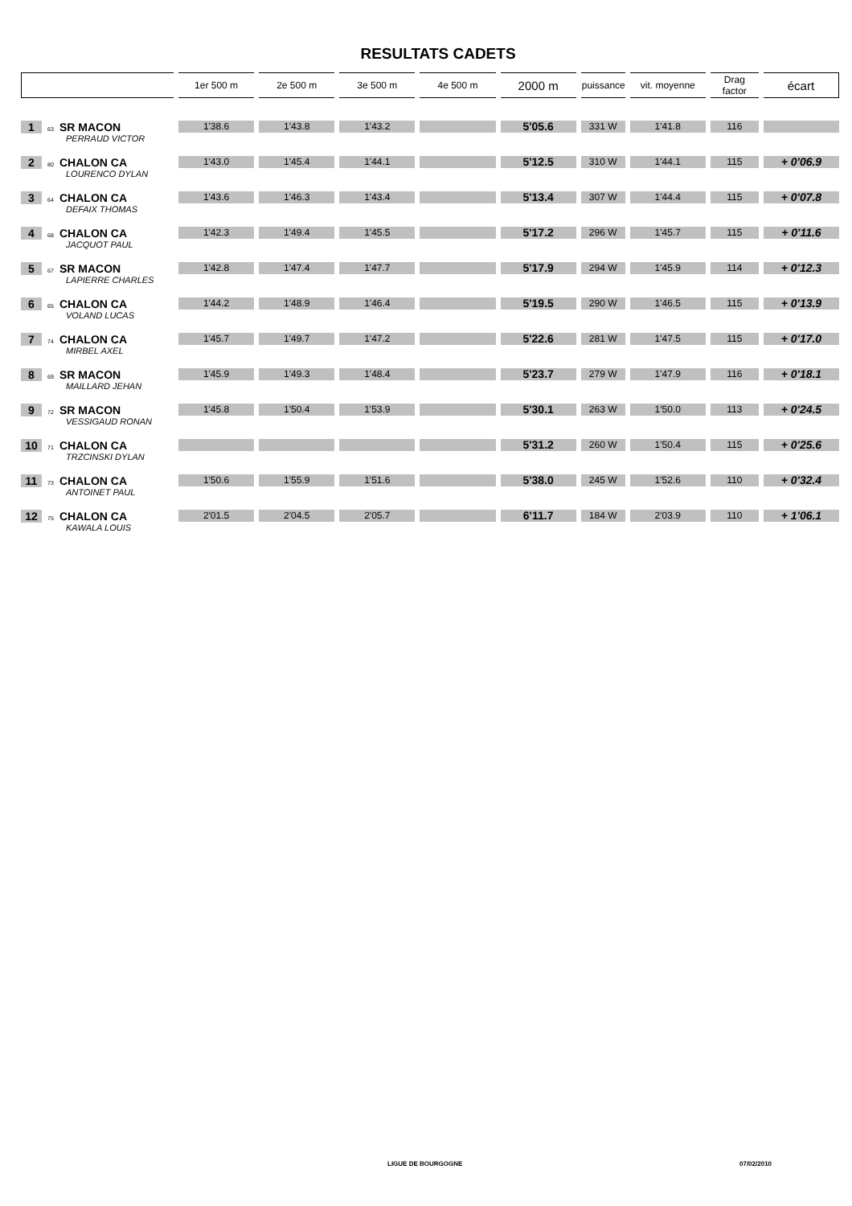RESULTATS CADETS
| | 1er 500 m | 2e 500 m | 3e 500 m | 4e 500 m | 2000 m | puissance | vit. moyenne | Drag factor | écart |
| --- | --- | --- | --- | --- | --- | --- | --- | --- | --- |
| 1 63 SR MACON PERRAUD VICTOR | 1'38.6 | 1'43.8 | 1'43.2 | | 5'05.6 | 331 W | 1'41.8 | 116 | |
| 2 80 CHALON CA LOURENCO DYLAN | 1'43.0 | 1'45.4 | 1'44.1 | | 5'12.5 | 310 W | 1'44.1 | 115 | + 0'06.9 |
| 3 64 CHALON CA DEFAIX THOMAS | 1'43.6 | 1'46.3 | 1'43.4 | | 5'13.4 | 307 W | 1'44.4 | 115 | + 0'07.8 |
| 4 68 CHALON CA JACQUOT PAUL | 1'42.3 | 1'49.4 | 1'45.5 | | 5'17.2 | 296 W | 1'45.7 | 115 | + 0'11.6 |
| 5 67 SR MACON LAPIERRE CHARLES | 1'42.8 | 1'47.4 | 1'47.7 | | 5'17.9 | 294 W | 1'45.9 | 114 | + 0'12.3 |
| 6 65 CHALON CA VOLAND LUCAS | 1'44.2 | 1'48.9 | 1'46.4 | | 5'19.5 | 290 W | 1'46.5 | 115 | + 0'13.9 |
| 7 74 CHALON CA MIRBEL AXEL | 1'45.7 | 1'49.7 | 1'47.2 | | 5'22.6 | 281 W | 1'47.5 | 115 | + 0'17.0 |
| 8 69 SR MACON MAILLARD JEHAN | 1'45.9 | 1'49.3 | 1'48.4 | | 5'23.7 | 279 W | 1'47.9 | 116 | + 0'18.1 |
| 9 72 SR MACON VESSIGAUD RONAN | 1'45.8 | 1'50.4 | 1'53.9 | | 5'30.1 | 263 W | 1'50.0 | 113 | + 0'24.5 |
| 10 71 CHALON CA TRZCINSKI DYLAN | | | | | 5'31.2 | 260 W | 1'50.4 | 115 | + 0'25.6 |
| 11 73 CHALON CA ANTOINET PAUL | 1'50.6 | 1'55.9 | 1'51.6 | | 5'38.0 | 245 W | 1'52.6 | 110 | + 0'32.4 |
| 12 75 CHALON CA KAWALA LOUIS | 2'01.5 | 2'04.5 | 2'05.7 | | 6'11.7 | 184 W | 2'03.9 | 110 | + 1'06.1 |
LIGUE DE BOURGOGNE 07/02/2010